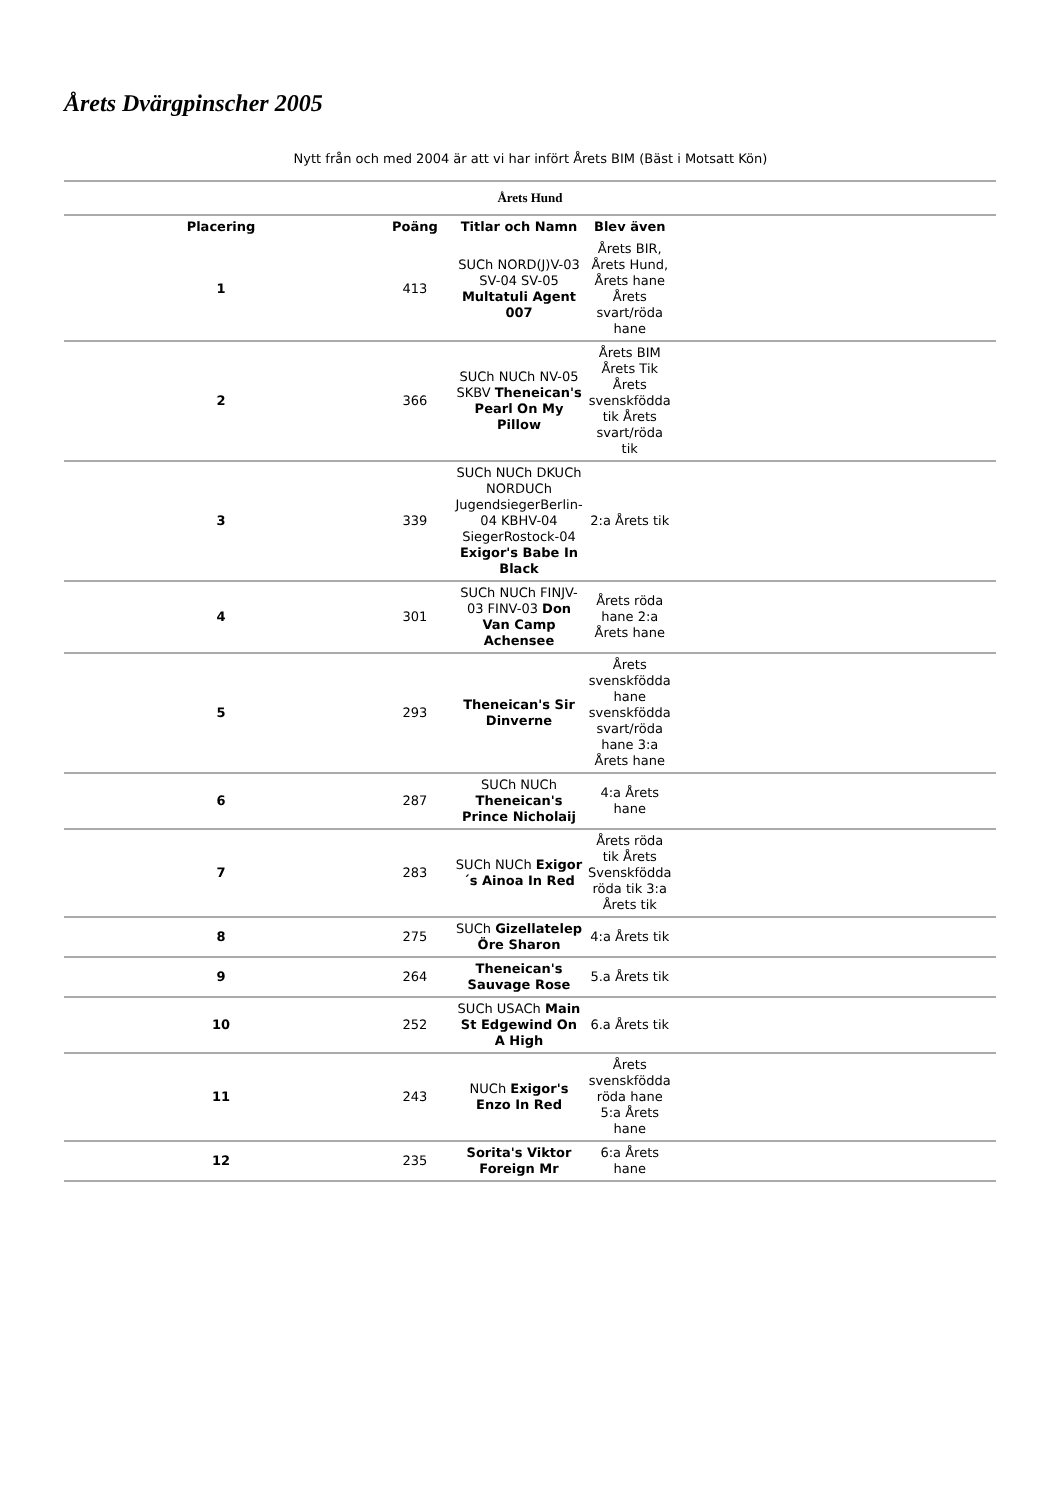Årets Dvärgpinscher 2005
Nytt från och med 2004 är att vi har infört Årets BIM (Bäst i Motsatt Kön)
| Årets Hund | | | | |
| Placering | Poäng | Titlar och Namn | Blev även | |
| 1 | 413 | SUCh NORD(J)V-03 SV-04 SV-05 Multatuli Agent 007 | Årets BIR, Årets Hund, Årets hane Årets svart/röda hane | |
| 2 | 366 | SUCh NUCh NV-05 SKBV Theneican's Pearl On My Pillow | Årets BIM Årets Tik Årets svenskfödda tik Årets svart/röda tik | |
| 3 | 339 | SUCh NUCh DKUCh NORDUCh JugendsiegerBerlin-04 KBHV-04 SiegerRostock-04 Exigor's Babe In Black | 2:a Årets tik | |
| 4 | 301 | SUCh NUCh FINJV-03 FINV-03 Don Van Camp Achensee | Årets röda hane 2:a Årets hane | |
| 5 | 293 | Theneican's Sir Dinverne | Årets svenskfödda hane svenskfödda svart/röda hane 3:a Årets hane | |
| 6 | 287 | SUCh NUCh Theneican's Prince Nicholaij | 4:a Årets hane | |
| 7 | 283 | SUCh NUCh Exigor´s Ainoa In Red | Årets röda tik Årets Svenskfödda röda tik 3:a Årets tik | |
| 8 | 275 | SUCh Gizellatelep Öre Sharon | 4:a Årets tik | |
| 9 | 264 | Theneican's Sauvage Rose | 5.a Årets tik | |
| 10 | 252 | SUCh USACh Main St Edgewind On A High | 6.a Årets tik | |
| 11 | 243 | NUCh Exigor's Enzo In Red | Årets svenskfödda röda hane 5:a Årets hane | |
| 12 | 235 | Sorita's Viktor Foreign Mr | 6:a Årets hane | |